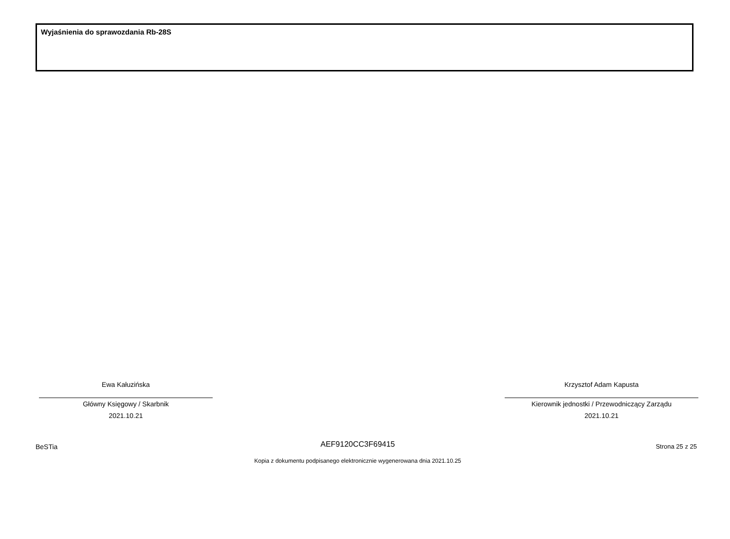Wyjaśnienia do sprawozdania Rb-28S
Ewa Kałuzińska
Główny Księgowy / Skarbnik
2021.10.21
Krzysztof Adam Kapusta
Kierownik jednostki / Przewodniczący Zarządu
2021.10.21
BeSTia
AEF9120CC3F69415 Strona 25 z 25
Kopia z dokumentu podpisanego elektronicznie wygenerowana dnia 2021.10.25